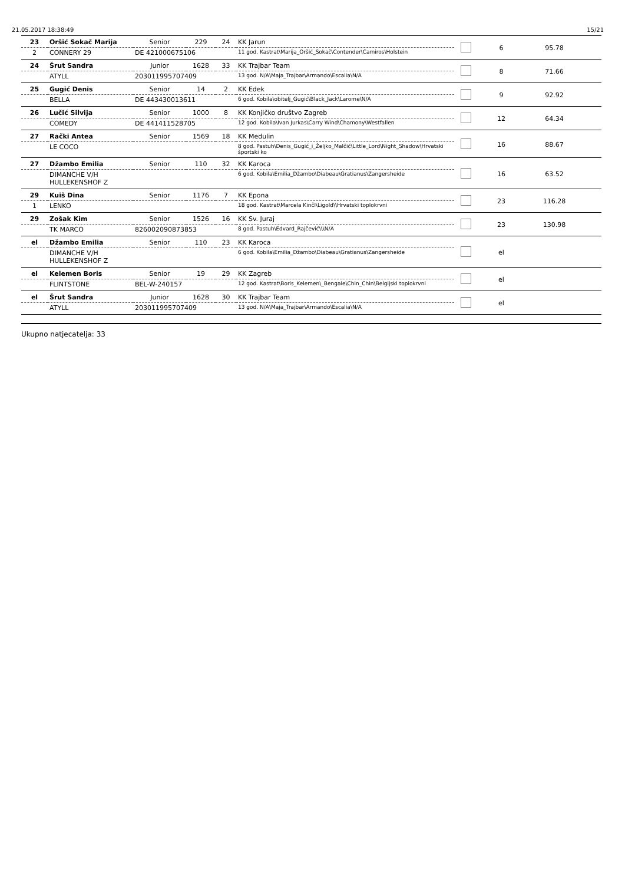21.05.2017 18:38:49 15/21
| 23 | Oršić Sokač Marija | Senior | 229 | 24 | KK Jarun | | 6 | 95.78 | |
| 2 | CONNERY 29 | DE 421000675106 | | | 11 god. Kastrat\Marija_Oršić_Sokač\Contender\Camiros\Holstein | | | | |
| 24 | Šrut Sandra | Junior | 1628 | 33 | KK Trajbar Team | | 8 | 71.66 | |
| | ATYLL | 203011995707409 | | | 13 god. N/A\Maja_Trajbar\Armando\Escalia\N/A | | | | |
| 25 | Gugić Denis | Senior | 14 | 2 | KK Edek | | 9 | 92.92 | |
| | BELLA | DE 443430013611 | | | 6 god. Kobila\obitelj_Gugić\Black_Jack\Larome\N/A | | | | |
| 26 | Lučić Silvija | Senior | 1000 | 8 | KK Konjičko društvo Zagreb | | 12 | 64.34 | |
| | COMEDY | DE 441411528705 | | | 12 god. Kobila\Ivan Jurkas\Carry Wind\Chamony\Westfallen | | | | |
| 27 | Rački Antea | Senior | 1569 | 18 | KK Medulin | | 16 | 88.67 | |
| | LE COCO | | | | 8 god. Pastuh\Denis_Gugić_i_Željko_Malčić\Little_Lord\Night_Shadow\Hrvatski športski ko | | | | |
| 27 | Džambo Emilia | Senior | 110 | 32 | KK Karoca | | 16 | 63.52 | |
| | DIMANCHE V/H HULLEKENSHOF Z | | | | 6 god. Kobila\Emilia_Džambo\Diabeau\Gratianus\Zangersheide | | | | |
| 29 | Kuiš Dina | Senior | 1176 | 7 | KK Epona | | 23 | 116.28 | |
| 1 | LENKO | | | | 18 god. Kastrat\Marcela Kinčl\Ligold\\Hrvatski toplokrvni | | | | |
| 29 | Zošak Kim | Senior | 1526 | 16 | KK Sv. Juraj | | 23 | 130.98 | |
| | TK MARCO | 826002090873853 | | | 8 god. Pastuh\Edvard_Rajčević\\\N/A | | | | |
| el | Džambo Emilia | Senior | 110 | 23 | KK Karoca | | el | | |
| | DIMANCHE V/H HULLEKENSHOF Z | | | | 6 god. Kobila\Emilia_Džambo\Diabeau\Gratianus\Zangersheide | | | | |
| el | Kelemen Boris | Senior | 19 | 29 | KK Zagreb | | el | | |
| | FLINTSTONE | BEL-W-240157 | | | 12 god. Kastrat\Boris_Kelemen\_Bengale\Chin_Chin\Belgijski toplokrvni | | | | |
| el | Šrut Sandra | Junior | 1628 | 30 | KK Trajbar Team | | el | | |
| | ATYLL | 203011995707409 | | | 13 god. N/A\Maja_Trajbar\Armando\Escalia\N/A | | | | |
Ukupno natjecatelja: 33